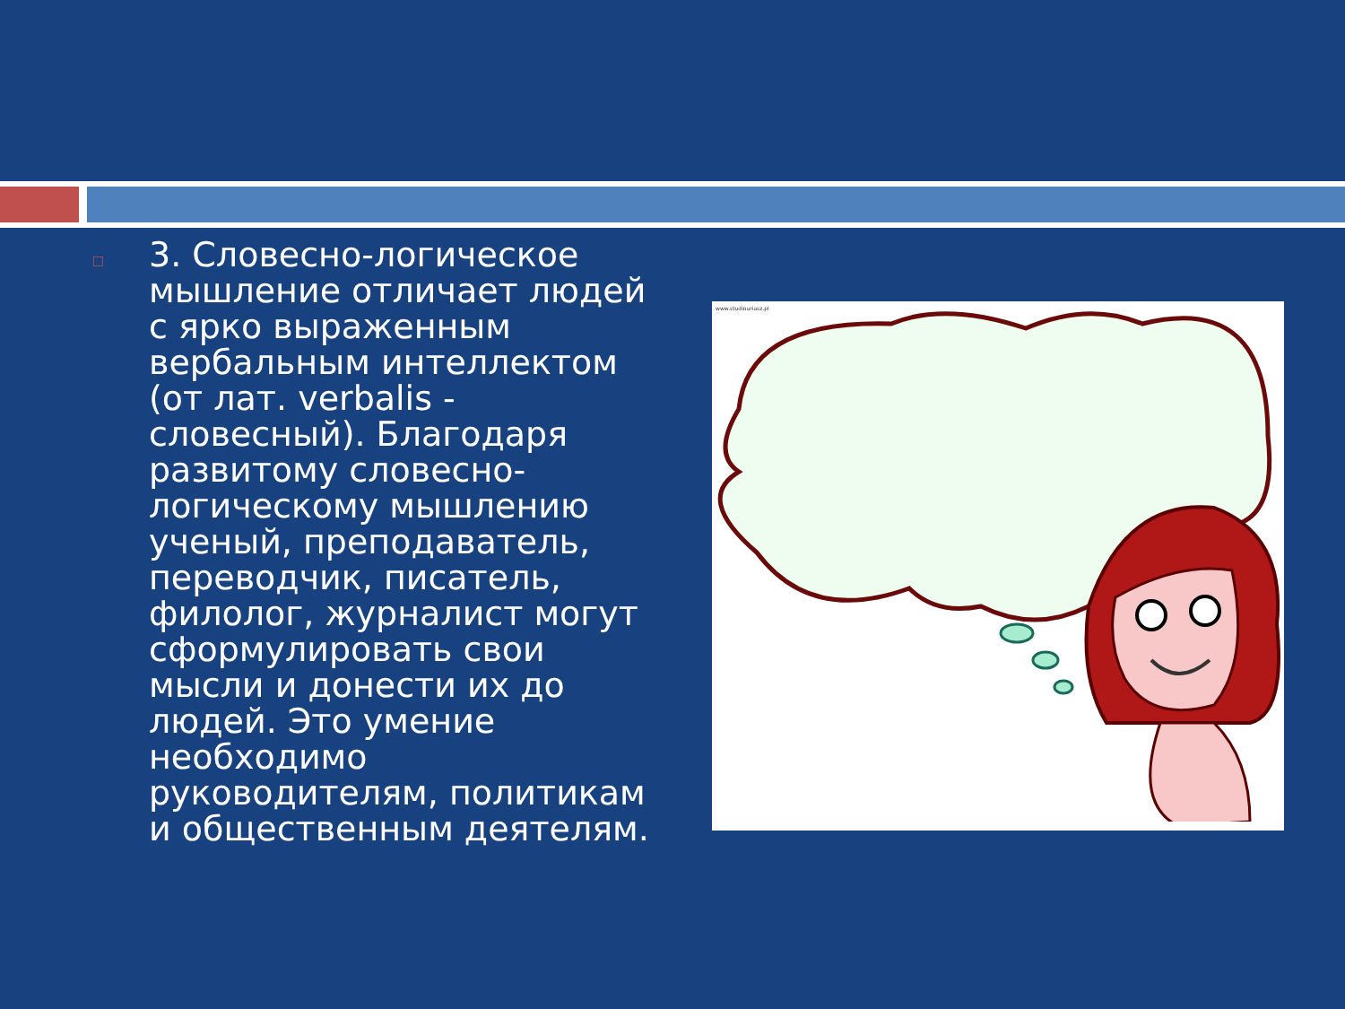□
3. Словесно-логическое мышление отличает людей с ярко выраженным вербальным интеллектом (от лат. verbalis - словесный). Благодаря развитому словесно-логическому мышлению ученый, преподаватель, переводчик, писатель, филолог, журналист могут сформулировать свои мысли и донести их до людей. Это умение необходимо руководителям, политикам и общественным деятелям.
www.studiouriasz.pl